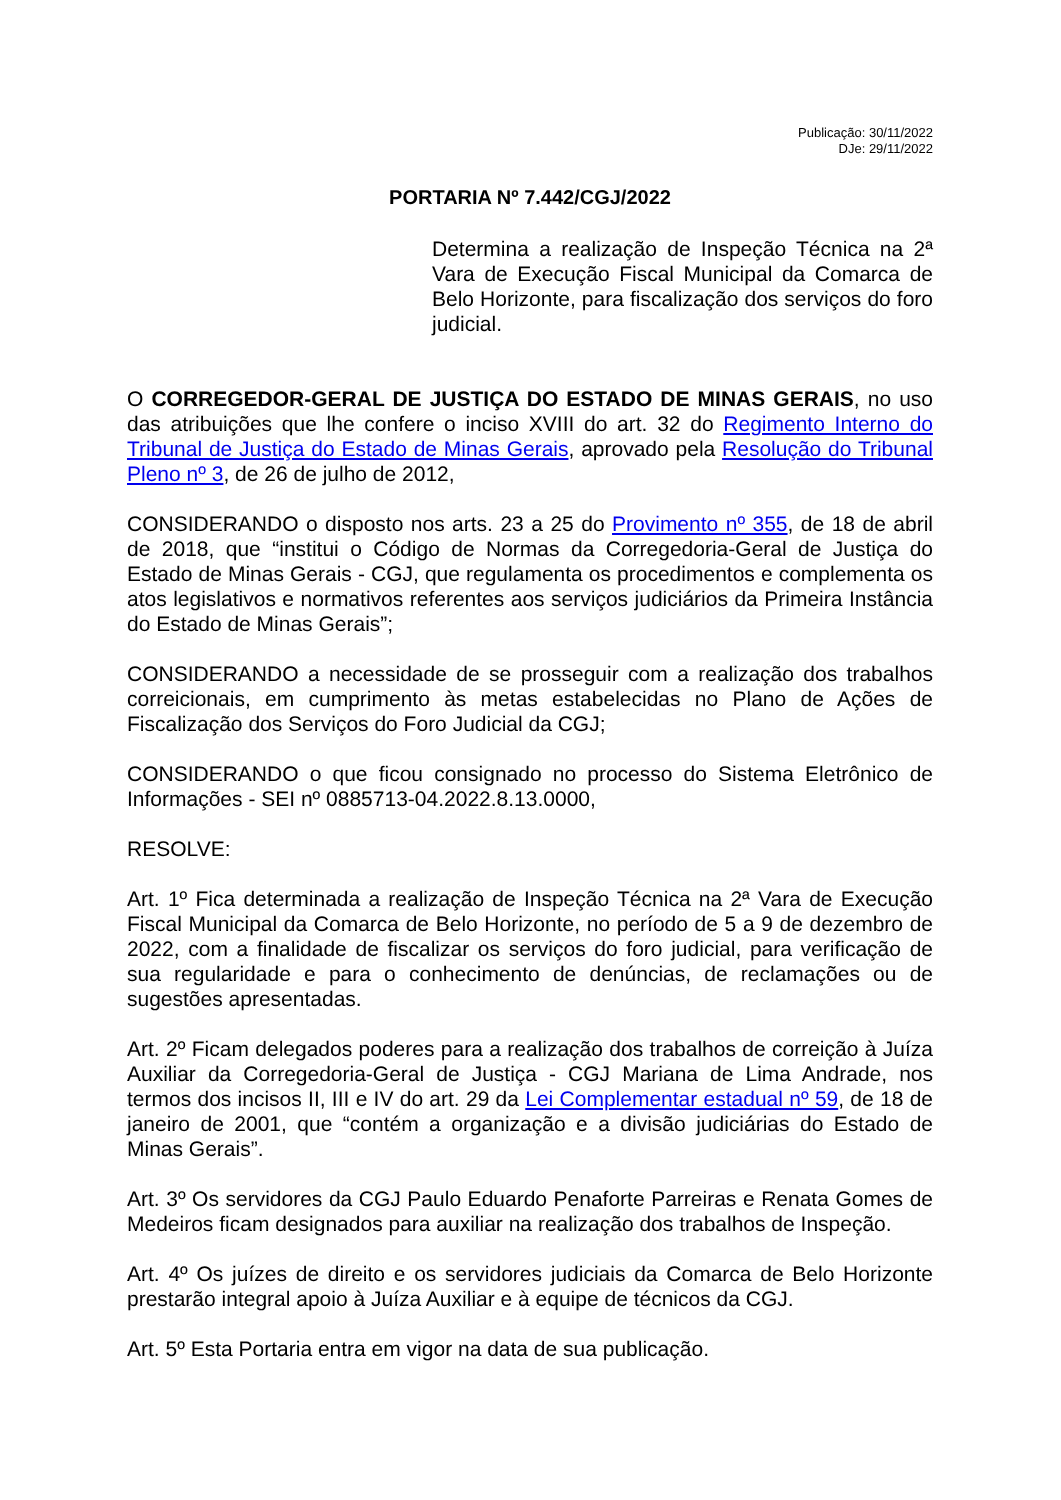Publicação: 30/11/2022
DJe: 29/11/2022
PORTARIA Nº 7.442/CGJ/2022
Determina a realização de Inspeção Técnica na 2ª Vara de Execução Fiscal Municipal da Comarca de Belo Horizonte, para fiscalização dos serviços do foro judicial.
O CORREGEDOR-GERAL DE JUSTIÇA DO ESTADO DE MINAS GERAIS, no uso das atribuições que lhe confere o inciso XVIII do art. 32 do Regimento Interno do Tribunal de Justiça do Estado de Minas Gerais, aprovado pela Resolução do Tribunal Pleno nº 3, de 26 de julho de 2012,
CONSIDERANDO o disposto nos arts. 23 a 25 do Provimento nº 355, de 18 de abril de 2018, que “institui o Código de Normas da Corregedoria-Geral de Justiça do Estado de Minas Gerais - CGJ, que regulamenta os procedimentos e complementa os atos legislativos e normativos referentes aos serviços judiciários da Primeira Instância do Estado de Minas Gerais”;
CONSIDERANDO a necessidade de se prosseguir com a realização dos trabalhos correicionais, em cumprimento às metas estabelecidas no Plano de Ações de Fiscalização dos Serviços do Foro Judicial da CGJ;
CONSIDERANDO o que ficou consignado no processo do Sistema Eletrônico de Informações - SEI nº 0885713-04.2022.8.13.0000,
RESOLVE:
Art. 1º Fica determinada a realização de Inspeção Técnica na 2ª Vara de Execução Fiscal Municipal da Comarca de Belo Horizonte, no período de 5 a 9 de dezembro de 2022, com a finalidade de fiscalizar os serviços do foro judicial, para verificação de sua regularidade e para o conhecimento de denúncias, de reclamações ou de sugestões apresentadas.
Art. 2º Ficam delegados poderes para a realização dos trabalhos de correição à Juíza Auxiliar da Corregedoria-Geral de Justiça - CGJ Mariana de Lima Andrade, nos termos dos incisos II, III e IV do art. 29 da Lei Complementar estadual nº 59, de 18 de janeiro de 2001, que “contém a organização e a divisão judiciárias do Estado de Minas Gerais”.
Art. 3º Os servidores da CGJ Paulo Eduardo Penaforte Parreiras e Renata Gomes de Medeiros ficam designados para auxiliar na realização dos trabalhos de Inspeção.
Art. 4º Os juízes de direito e os servidores judiciais da Comarca de Belo Horizonte prestarão integral apoio à Juíza Auxiliar e à equipe de técnicos da CGJ.
Art. 5º Esta Portaria entra em vigor na data de sua publicação.